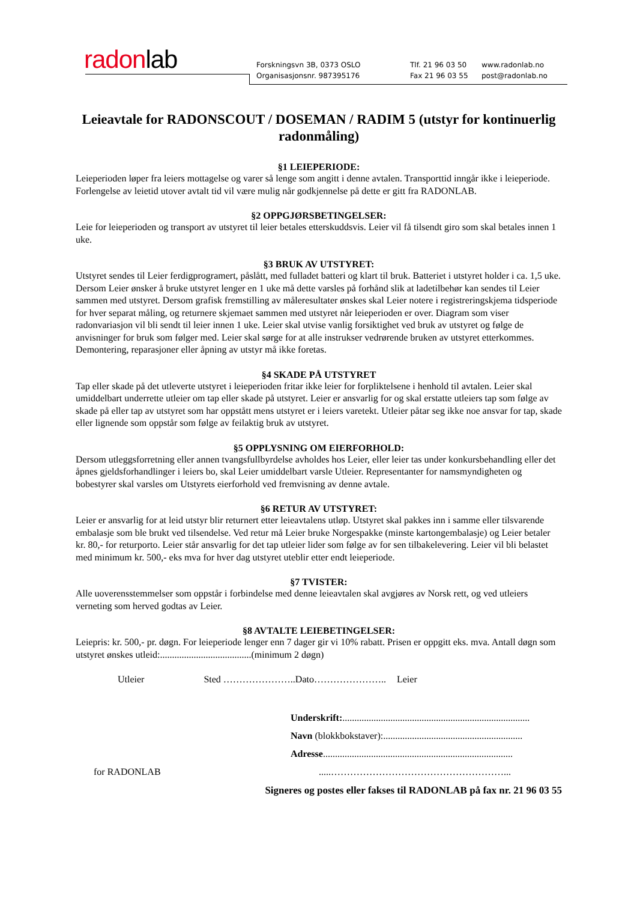radonlab
Forskningsvn 3B, 0373 OSLO
Organisasjonsnr. 987395176
Tlf. 21 96 03 50
Fax 21 96 03 55
www.radonlab.no
post@radonlab.no
Leieavtale for RADONSCOUT / DOSEMAN / RADIM 5 (utstyr for kontinuerlig radonmåling)
§1 LEIEPERIODE:
Leieperioden løper fra leiers mottagelse og varer så lenge som angitt i denne avtalen. Transporttid inngår ikke i leieperiode. Forlengelse av leietid utover avtalt tid vil være mulig når godkjennelse på dette er gitt fra RADONLAB.
§2 OPPGJØRSBETINGELSER:
Leie for leieperioden og transport av utstyret til leier betales etterskuddsvis. Leier vil få tilsendt giro som skal betales innen 1 uke.
§3 BRUK AV UTSTYRET:
Utstyret sendes til Leier ferdigprogramert, påslått, med fulladet batteri og klart til bruk. Batteriet i utstyret holder i ca. 1,5 uke. Dersom Leier ønsker å bruke utstyret lenger en 1 uke må dette varsles på forhånd slik at ladetilbehør kan sendes til Leier sammen med utstyret. Dersom grafisk fremstilling av måleresultater ønskes skal Leier notere i registreringskjema tidsperiode for hver separat måling, og returnere skjemaet sammen med utstyret når leieperioden er over. Diagram som viser radonvariasjon vil bli sendt til leier innen 1 uke. Leier skal utvise vanlig forsiktighet ved bruk av utstyret og følge de anvisninger for bruk som følger med. Leier skal sørge for at alle instrukser vedrørende bruken av utstyret etterkommes. Demontering, reparasjoner eller åpning av utstyr må ikke foretas.
§4 SKADE PÅ UTSTYRET
Tap eller skade på det utleverte utstyret i leieperioden fritar ikke leier for forpliktelsene i henhold til avtalen. Leier skal umiddelbart underrette utleier om tap eller skade på utstyret. Leier er ansvarlig for og skal erstatte utleiers tap som følge av skade på eller tap av utstyret som har oppstått mens utstyret er i leiers varetekt. Utleier påtar seg ikke noe ansvar for tap, skade eller lignende som oppstår som følge av feilaktig bruk av utstyret.
§5 OPPLYSNING OM EIERFORHOLD:
Dersom utleggsforretning eller annen tvangsfullbyrdelse avholdes hos Leier, eller leier tas under konkursbehandling eller det åpnes gjeldsforhandlinger i leiers bo, skal Leier umiddelbart varsle Utleier. Representanter for namsmyndigheten og bobestyrer skal varsles om Utstyrets eierforhold ved fremvisning av denne avtale.
§6 RETUR AV UTSTYRET:
Leier er ansvarlig for at leid utstyr blir returnert etter leieavtalens utløp. Utstyret skal pakkes inn i samme eller tilsvarende embalasje som ble brukt ved tilsendelse. Ved retur må Leier bruke Norgespakke (minste kartongembalasje) og Leier betaler kr. 80,- for returporto. Leier står ansvarlig for det tap utleier lider som følge av for sen tilbakelevering. Leier vil bli belastet med minimum kr. 500,- eks mva for hver dag utstyret uteblir etter endt leieperiode.
§7 TVISTER:
Alle uoverensstemmelser som oppstår i forbindelse med denne leieavtalen skal avgjøres av Norsk rett, og ved utleiers verneting som herved godtas av Leier.
§8 AVTALTE LEIEBETINGELSER:
Leiepris: kr. 500,- pr. døgn. For leieperiode lenger enn 7 dager gir vi 10% rabatt. Prisen er oppgitt eks. mva. Antall døgn som utstyret ønskes utleid:......................................(minimum 2 døgn)
Utleier Sted …………………..Dato………………….. Leier
Underskrift:..............................................................................
Navn (blokkbokstaver):..........................................................
Adresse...............................................................................
for RADONLAB.....………………………………………………...
Signeres og postes eller fakses til RADONLAB på fax nr. 21 96 03 55